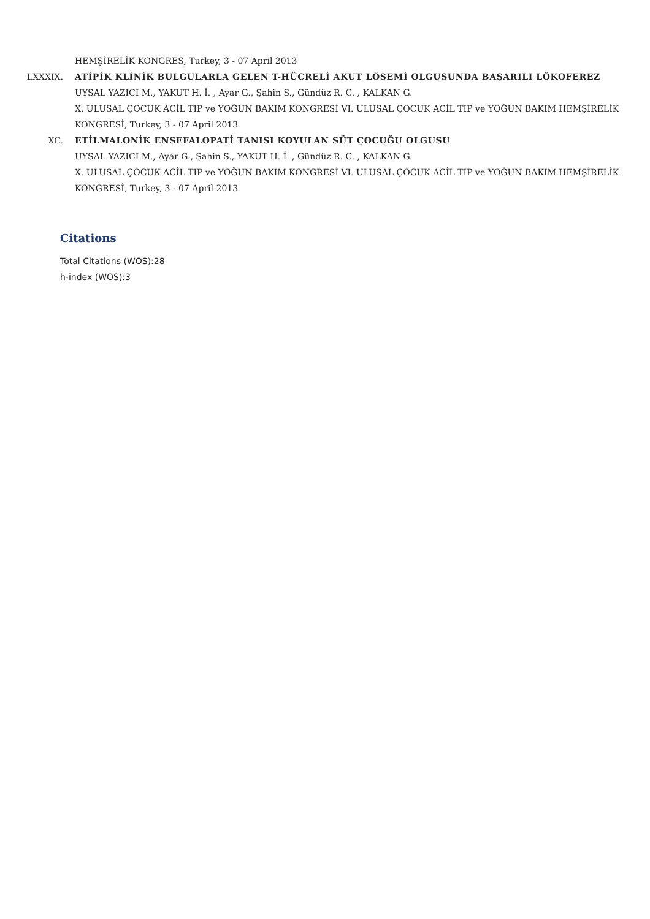HEMŞİRELİK KONGRES, Turkey, 3 - 07 April 2013
LXXXIX. ATİPİK KLİNİK BULGULARLA GELEN T-HÜCRELİ AKUT LÖSEMİ OLGUSUNDA BAŞARILI LÖKOFEREZ
UYSAL YAZICI M., YAKUT H. İ. , Ayar G., Şahin S., Gündüz R. C. , KALKAN G.
X. ULUSAL ÇOCUK ACİL TIP ve YOĞUN BAKIM KONGRESİ VI. ULUSAL ÇOCUK ACİL TIP ve YOĞUN BAKIM HEMŞİRELİK KONGRESİ, Turkey, 3 - 07 April 2013
XC. ETİLMALONİK ENSEFALOPATİ TANISI KOYULAN SÜT ÇOCUĞU OLGUSU
UYSAL YAZICI M., Ayar G., Şahin S., YAKUT H. İ. , Gündüz R. C. , KALKAN G.
X. ULUSAL ÇOCUK ACİL TIP ve YOĞUN BAKIM KONGRESİ VI. ULUSAL ÇOCUK ACİL TIP ve YOĞUN BAKIM HEMŞİRELİK KONGRESİ, Turkey, 3 - 07 April 2013
Citations
Total Citations (WOS):28
h-index (WOS):3